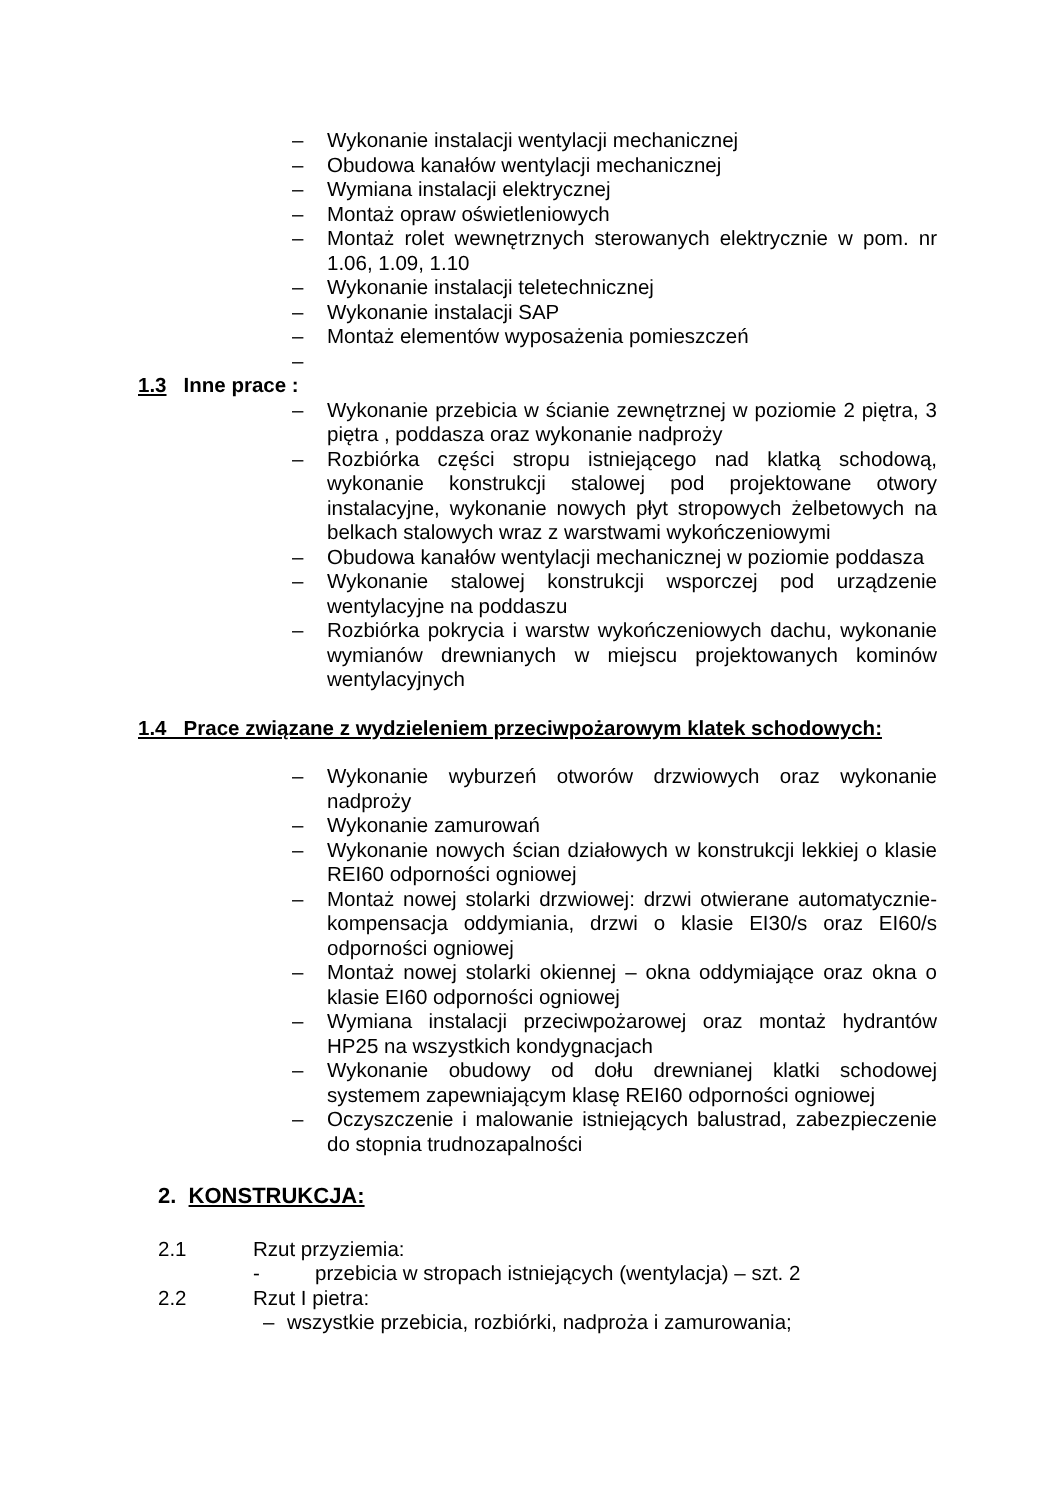– Wykonanie instalacji wentylacji mechanicznej
– Obudowa kanałów wentylacji mechanicznej
– Wymiana instalacji elektrycznej
– Montaż opraw oświetleniowych
– Montaż rolet wewnętrznych sterowanych elektrycznie w pom. nr 1.06, 1.09, 1.10
– Wykonanie instalacji teletechnicznej
– Wykonanie instalacji SAP
– Montaż elementów wyposażenia pomieszczeń
–
1.3 Inne prace :
– Wykonanie przebicia w ścianie zewnętrznej w poziomie 2 piętra, 3 piętra , poddasza oraz wykonanie nadproży
– Rozbiórka części stropu istniejącego nad klatką schodową, wykonanie konstrukcji stalowej pod projektowane otwory instalacyjne, wykonanie nowych płyt stropowych żelbetowych na belkach stalowych wraz z warstwami wykończeniowymi
– Obudowa kanałów wentylacji mechanicznej w poziomie poddasza
– Wykonanie stalowej konstrukcji wsporczej pod urządzenie wentylacyjne na poddaszu
– Rozbiórka pokrycia i warstw wykończeniowych dachu, wykonanie wymianów drewnianych w miejscu projektowanych kominów wentylacyjnych
1.4 Prace związane z wydzieleniem przeciwpożarowym klatek schodowych:
– Wykonanie wyburzeń otworów drzwiowych oraz wykonanie nadproży
– Wykonanie zamurowań
– Wykonanie nowych ścian działowych w konstrukcji lekkiej o klasie REI60 odporności ogniowej
– Montaż nowej stolarki drzwiowej: drzwi otwierane automatycznie-kompensacja oddymiania, drzwi o klasie EI30/s oraz EI60/s odporności ogniowej
– Montaż nowej stolarki okiennej – okna oddymiające oraz okna o klasie EI60 odporności ogniowej
– Wymiana instalacji przeciwpożarowej oraz montaż hydrantów HP25 na wszystkich kondygnacjach
– Wykonanie obudowy od dołu drewnianej klatki schodowej systemem zapewniającym klasę REI60 odporności ogniowej
– Oczyszczenie i malowanie istniejących balustrad, zabezpieczenie do stopnia trudnozapalności
2. KONSTRUKCJA:
2.1 Rzut przyziemia:
- przebicia w stropach istniejących (wentylacja) – szt. 2
2.2 Rzut I pietra:
– wszystkie przebicia, rozbiórki, nadproża i zamurowania;